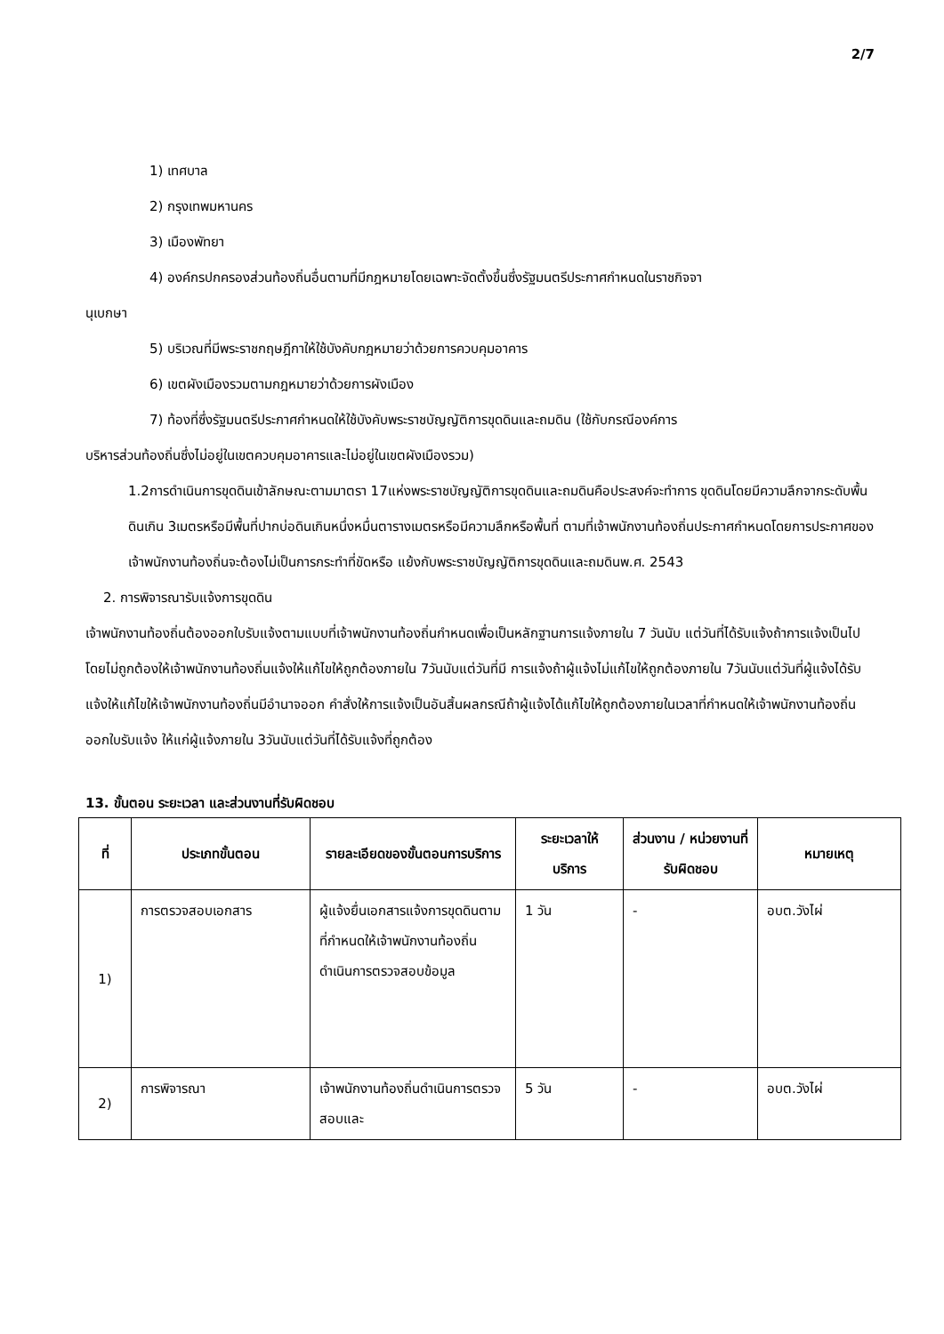2/7
1) เทศบาล
2) กรุงเทพมหานคร
3) เมืองพัทยา
4) องค์กรปกครองส่วนท้องถิ่นอื่นตามที่มีกฎหมายโดยเฉพาะจัดตั้งขึ้นซึ่งรัฐมนตรีประกาศกำหนดในราชกิจจา
นุเบกษา
5) บริเวณที่มีพระราชกฤษฎีกาให้ใช้บังคับกฎหมายว่าด้วยการควบคุมอาคาร
6) เขตผังเมืองรวมตามกฎหมายว่าด้วยการผังเมือง
7) ท้องที่ซึ่งรัฐมนตรีประกาศกำหนดให้ใช้บังคับพระราชบัญญัติการขุดดินและถมดิน (ใช้กับกรณีองค์การ
บริหารส่วนท้องถิ่นซึ่งไม่อยู่ในเขตควบคุมอาคารและไม่อยู่ในเขตผังเมืองรวม)
1.2การดำเนินการขุดดินเข้าลักษณะตามมาตรา 17แห่งพระราชบัญญัติการขุดดินและถมดินคือประสงค์จะทำการ ขุดดินโดยมีความลึกจากระดับพื้นดินเกิน 3เมตรหรือมีพื้นที่ปากบ่อดินเกินหนึ่งหมื่นตารางเมตรหรือมีความลึกหรือพื้นที่ ตามที่เจ้าพนักงานท้องถิ่นประกาศกำหนดโดยการประกาศของเจ้าพนักงานท้องถิ่นจะต้องไม่เป็นการกระทำที่ขัดหรือ แย้งกับพระราชบัญญัติการขุดดินและถมดินพ.ศ. 2543
2. การพิจารณารับแจ้งการขุดดิน
เจ้าพนักงานท้องถิ่นต้องออกใบรับแจ้งตามแบบที่เจ้าพนักงานท้องถิ่นกำหนดเพื่อเป็นหลักฐานการแจ้งภายใน 7 วันนับ แต่วันที่ได้รับแจ้งถ้าการแจ้งเป็นไปโดยไม่ถูกต้องให้เจ้าพนักงานท้องถิ่นแจ้งให้แก้ไขให้ถูกต้องภายใน 7วันนับแต่วันที่มี การแจ้งถ้าผู้แจ้งไม่แก้ไขให้ถูกต้องภายใน 7วันนับแต่วันที่ผู้แจ้งได้รับแจ้งให้แก้ไขให้เจ้าพนักงานท้องถิ่นมีอำนาจออก คำสั่งให้การแจ้งเป็นอันสิ้นผลกรณีถ้าผู้แจ้งได้แก้ไขให้ถูกต้องภายในเวลาที่กำหนดให้เจ้าพนักงานท้องถิ่นออกใบรับแจ้ง ให้แก่ผู้แจ้งภายใน 3วันนับแต่วันที่ได้รับแจ้งที่ถูกต้อง
13. ขั้นตอน ระยะเวลา และส่วนงานที่รับผิดชอบ
| ที่ | ประเภทขั้นตอน | รายละเอียดของขั้นตอนการบริการ | ระยะเวลาให้บริการ | ส่วนงาน / หน่วยงานที่รับผิดชอบ | หมายเหตุ |
| --- | --- | --- | --- | --- | --- |
| 1) | การตรวจสอบเอกสาร | ผู้แจ้งยื่นเอกสารแจ้งการขุดดินตามที่กำหนดให้เจ้าพนักงานท้องถิ่นดำเนินการตรวจสอบข้อมูล | 1 วัน | - | อบต.วังไผ่ |
| 2) | การพิจารณา | เจ้าพนักงานท้องถิ่นดำเนินการตรวจสอบและ | 5 วัน | - | อบต.วังไผ่ |